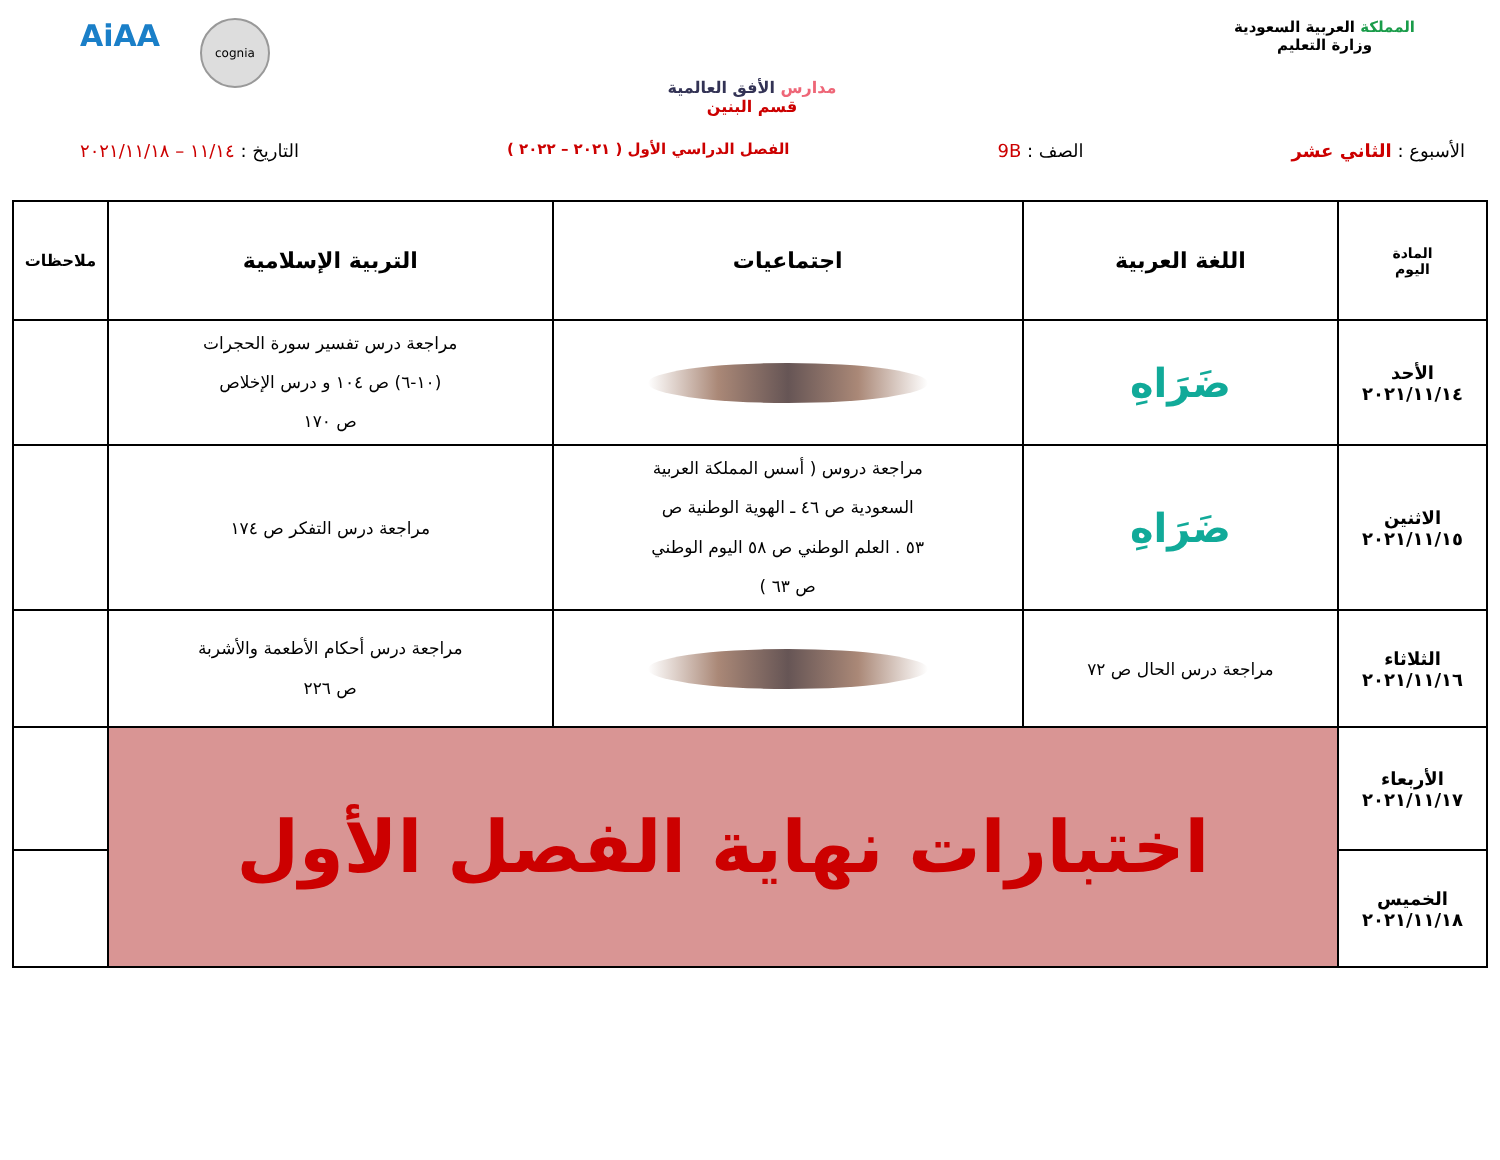المملكة العربية السعودية
وزارة التعليم
مدارس الأفق العالمية
قسم البنين
AiAA
cognia
الأسبوع : الثاني عشر الصف : 9B
الفصل الدراسي الأول ( ٢٠٢١ – ٢٠٢٢ )
التاريخ : ١١/١٤ – ٢٠٢١/١١/١٨
| المادة اليوم | اللغة العربية | اجتماعيات | التربية الإسلامية | ملاحظات |
| --- | --- | --- | --- | --- |
| الأحد ٢٠٢١/١١/١٤ | ضَرَاهِ | | مراجعة درس تفسير سورة الحجرات (١٠-٦) ص ١٠٤ و درس الإخلاص ص ١٧٠ | |
| الاثنين ٢٠٢١/١١/١٥ | ضَرَاهِ | مراجعة دروس ( أسس المملكة العربية السعودية ص ٤٦ ـ الهوية الوطنية ص ٥٣ . العلم الوطني ص ٥٨ اليوم الوطني ص ٦٣ ) | مراجعة درس التفكر ص ١٧٤ | |
| الثلاثاء ٢٠٢١/١١/١٦ | مراجعة درس الحال ص ٧٢ | | مراجعة درس أحكام الأطعمة والأشربة ص ٢٢٦ | |
| الأربعاء ٢٠٢١/١١/١٧ | اختبارات نهاية الفصل الأول | | | |
| الخميس ٢٠٢١/١١/١٨ | | | | |